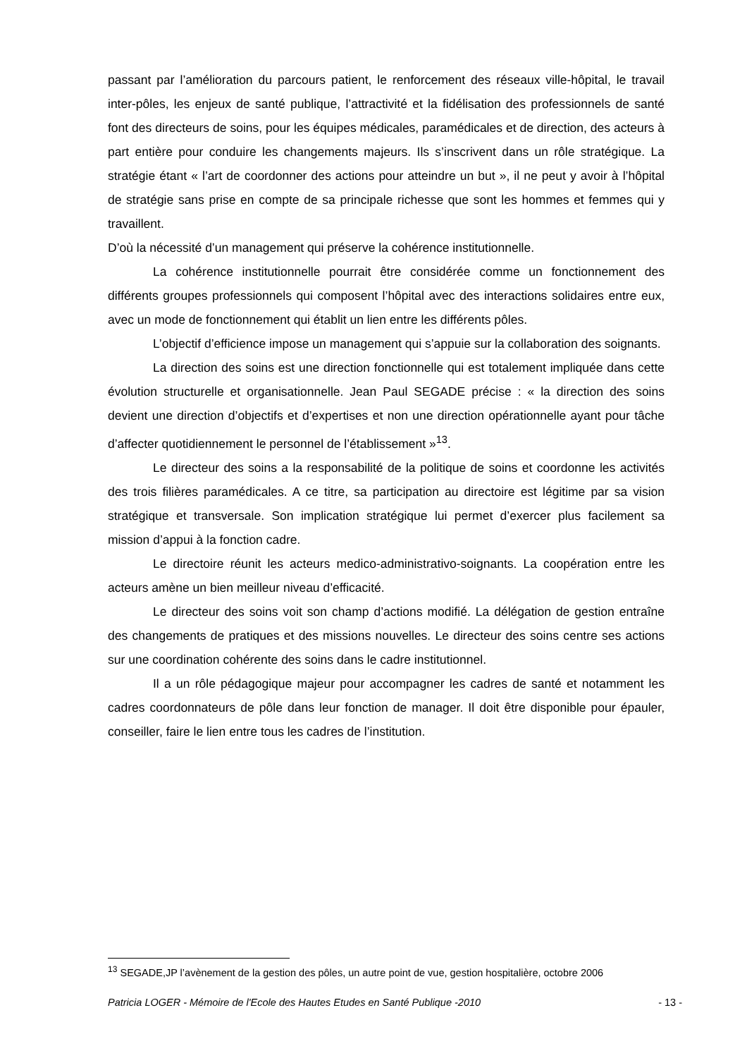passant par l’amélioration du parcours patient, le renforcement des réseaux ville-hôpital, le travail inter-pôles, les enjeux de santé publique, l’attractivité et la fidélisation des professionnels de santé font des directeurs de soins, pour les équipes médicales, paramédicales et de direction, des acteurs à part entière pour conduire les changements majeurs. Ils s’inscrivent dans un rôle stratégique. La stratégie étant « l’art de coordonner des actions pour atteindre un but », il ne peut y avoir à l’hôpital de stratégie sans prise en compte de sa principale richesse que sont les hommes et femmes qui y travaillent.
D’où la nécessité d’un management qui préserve la cohérence institutionnelle.
La cohérence institutionnelle pourrait être considérée comme un fonctionnement des différents groupes professionnels qui composent l’hôpital avec des interactions solidaires entre eux, avec un mode de fonctionnement qui établit un lien entre les différents pôles.
L’objectif d’efficience impose un management qui s’appuie sur la collaboration des soignants.
La direction des soins est une direction fonctionnelle qui est totalement impliquée dans cette évolution structurelle et organisationnelle. Jean Paul SEGADE précise : « la direction des soins devient une direction d’objectifs et d’expertises et non une direction opérationnelle ayant pour tâche d’affecter quotidiennement le personnel de l’établissement »<sup>13</sup>.
Le directeur des soins a la responsabilité de la politique de soins et coordonne les activités des trois filières paramédicales. A ce titre, sa participation au directoire est légitime par sa vision stratégique et transversale. Son implication stratégique lui permet d’exercer plus facilement sa mission d’appui à la fonction cadre.
Le directoire réunit les acteurs medico-administrativo-soignants. La coopération entre les acteurs amène un bien meilleur niveau d’efficacité.
Le directeur des soins voit son champ d’actions modifié. La délégation de gestion entraîne des changements de pratiques et des missions nouvelles. Le directeur des soins centre ses actions sur une coordination cohérente des soins dans le cadre institutionnel.
Il a un rôle pédagogique majeur pour accompagner les cadres de santé et notamment les cadres coordonnateurs de pôle dans leur fonction de manager. Il doit être disponible pour épauler, conseiller, faire le lien entre tous les cadres de l’institution.
<sup>13</sup> SEGADE,JP l’avènement de la gestion des pôles, un autre point de vue, gestion hospitalière, octobre 2006
Patricia LOGER - Mémoire de l'Ecole des Hautes Etudes en Santé Publique -2010 - 13 -